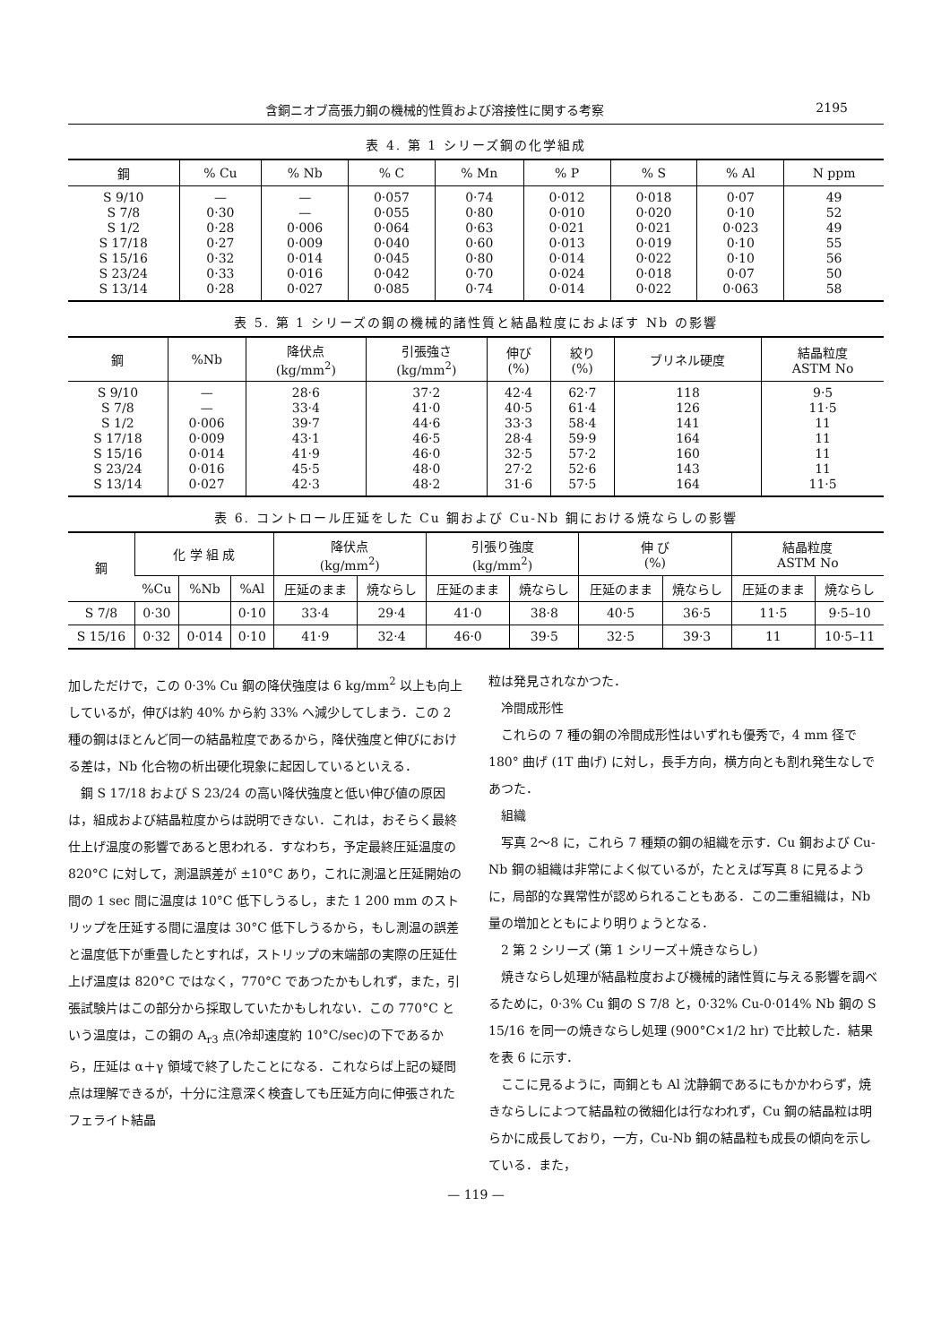含銅ニオブ高張力鋼の機械的性質および溶接性に関する考察 2195
表 4. 第 1 シリーズ鋼の化学組成
| 鋼 | % Cu | % Nb | % C | % Mn | % P | % S | % Al | N ppm |
| --- | --- | --- | --- | --- | --- | --- | --- | --- |
| S 9/10 S 7/8 S 1/2 S 17/18 S 15/16 S 23/24 S 13/14 | — 0·30 0·28 0·27 0·32 0·33 0·28 | — — 0·006 0·009 0·014 0·016 0·027 | 0·057 0·055 0·064 0·040 0·045 0·042 0·085 | 0·74 0·80 0·63 0·60 0·80 0·70 0·74 | 0·012 0·010 0·021 0·013 0·014 0·024 0·014 | 0·018 0·020 0·021 0·019 0·022 0·018 0·022 | 0·07 0·10 0·023 0·10 0·10 0·07 0·063 | 49 52 49 55 56 50 58 |
表 5. 第 1 シリーズの鋼の機械的諸性質と結晶粒度におよぼす Nb の影響
| 鋼 | %Nb | 降伏点 (kg/mm<sup>2</sup>) | 引張強さ (kg/mm<sup>2</sup>) | 伸び (%) | 絞り (%) | ブリネル硬度 | 結晶粒度 ASTM No |
| --- | --- | --- | --- | --- | --- | --- | --- |
| S 9/10 S 7/8 S 1/2 S 17/18 S 15/16 S 23/24 S 13/14 | — — 0·006 0·009 0·014 0·016 0·027 | 28·6 33·4 39·7 43·1 41·9 45·5 42·3 | 37·2 41·0 44·6 46·5 46·0 48·0 48·2 | 42·4 40·5 33·3 28·4 32·5 27·2 31·6 | 62·7 61·4 58·4 59·9 57·2 52·6 57·5 | 118 126 141 164 160 143 164 | 9·5 11·5 11 11 11 11 11·5 |
表 6. コントロール圧延をした Cu 鋼および Cu-Nb 鋼における焼ならしの影響
| 鋼 | 化 学 組 成 | | | 降伏点 (kg/mm<sup>2</sup>) | | 引張り強度 (kg/mm<sup>2</sup>) | | 伸 び (%) | | 結晶粒度 ASTM No | |
| --- | --- | --- | --- | --- | --- | --- | --- | --- | --- | --- | --- |
| | %Cu | %Nb | %Al | 圧延のまま | 焼ならし | 圧延のまま | 焼ならし | 圧延のまま | 焼ならし | 圧延のまま | 焼ならし |
| S 7/8 | 0·30 | | 0·10 | 33·4 | 29·4 | 41·0 | 38·8 | 40·5 | 36·5 | 11·5 | 9·5–10 |
| S 15/16 | 0·32 | 0·014 | 0·10 | 41·9 | 32·4 | 46·0 | 39·5 | 32·5 | 39·3 | 11 | 10·5–11 |
加しただけで，この 0·3% Cu 鋼の降伏強度は 6 kg/mm<sup>2</sup> 以上も向上しているが，伸びは約 40% から約 33% へ減少してしまう．この 2 種の鋼はほとんど同一の結晶粒度であるから，降伏強度と伸びにおける差は，Nb 化合物の析出硬化現象に起因しているといえる．
鋼 S 17/18 および S 23/24 の高い降伏強度と低い伸び値の原因は，組成および結晶粒度からは説明できない．これは，おそらく最終仕上げ温度の影響であると思われる．すなわち，予定最終圧延温度の 820°C に対して，測温誤差が ±10°C あり，これに測温と圧延開始の間の 1 sec 間に温度は 10°C 低下しうるし，また 1 200 mm のストリップを圧延する間に温度は 30°C 低下しうるから，もし測温の誤差と温度低下が重畳したとすれば，ストリップの末端部の実際の圧延仕上げ温度は 820°C ではなく，770°C であつたかもしれず，また，引張試験片はこの部分から採取していたかもしれない．この 770°C という温度は，この鋼の A<sub>r3</sub> 点(冷却速度約 10°C/sec)の下であるから，圧延は α＋γ 領域で終了したことになる．これならば上記の疑問点は理解できるが，十分に注意深く検査しても圧延方向に伸張されたフェライト結晶
粒は発見されなかつた．
冷間成形性
これらの 7 種の鋼の冷間成形性はいずれも優秀で，4 mm 径で 180° 曲げ (1T 曲げ) に対し，長手方向，横方向とも割れ発生なしであつた．
組織
写真 2〜8 に，これら 7 種類の鋼の組織を示す．Cu 鋼および Cu-Nb 鋼の組織は非常によく似ているが，たとえば写真 8 に見るように，局部的な異常性が認められることもある．この二重組織は，Nb 量の増加とともにより明りょうとなる．
2 第 2 シリーズ (第 1 シリーズ＋焼きならし)
焼きならし処理が結晶粒度および機械的諸性質に与える影響を調べるために，0·3% Cu 鋼の S 7/8 と，0·32% Cu-0·014% Nb 鋼の S 15/16 を同一の焼きならし処理 (900°C×1/2 hr) で比較した．結果を表 6 に示す．
ここに見るように，両鋼とも Al 沈静鋼であるにもかかわらず，焼きならしによつて結晶粒の微細化は行なわれず，Cu 鋼の結晶粒は明らかに成長しており，一方，Cu-Nb 鋼の結晶粒も成長の傾向を示している．また，
— 119 —